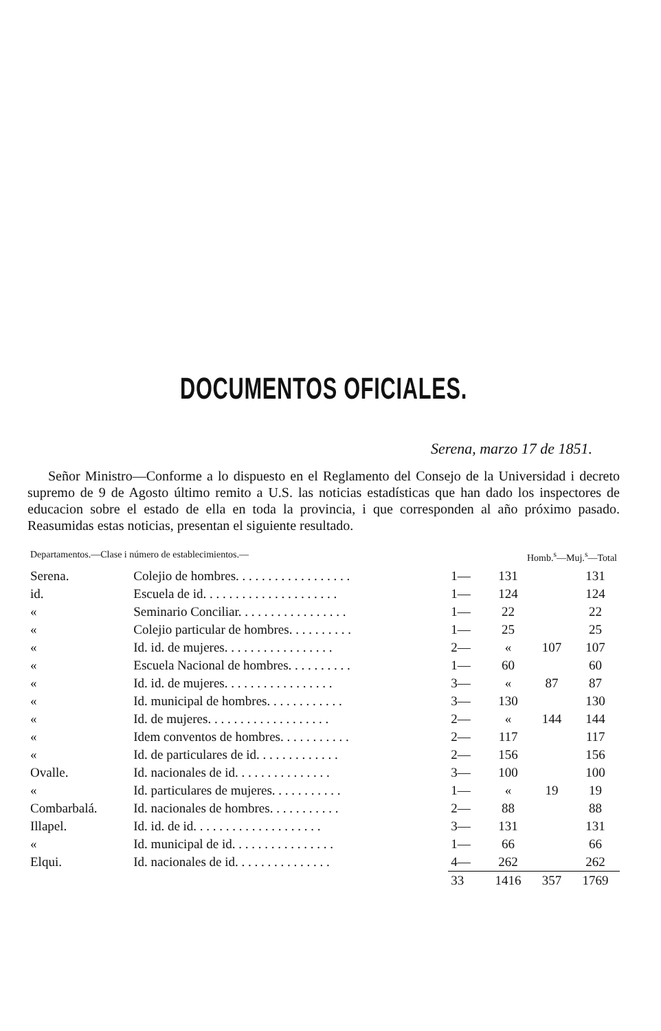DOCUMENTOS OFICIALES.
Serena, marzo 17 de 1851.
Señor Ministro—Conforme a lo dispuesto en el Reglamento del Consejo de la Universidad i decreto supremo de 9 de Agosto último remito a U.S. las noticias estadísticas que han dado los inspectores de educacion sobre el estado de ella en toda la provincia, i que corresponden al año próximo pasado. Reasumidas estas noticias, presentan el siguiente resultado.
| Departamentos.—Clase i número de establecimientos.— | | | Homb.<sup>s</sup>—Muj.<sup>s</sup>—Total | | |
| --- | --- | --- | --- | --- | --- |
| Serena. | Colejio de hombres. . . . . . . . . . . . . . . . . . | 1— | 131 | | 131 |
| id. | Escuela de id. . . . . . . . . . . . . . . . . . . . . | 1— | 124 | | 124 |
| « | Seminario Conciliar. . . . . . . . . . . . . . . . . | 1— | 22 | | 22 |
| « | Colejio particular de hombres. . . . . . . . . . | 1— | 25 | | 25 |
| « | Id. id. de mujeres. . . . . . . . . . . . . . . . . | 2— | « | 107 | 107 |
| « | Escuela Nacional de hombres. . . . . . . . . . | 1— | 60 | | 60 |
| « | Id. id. de mujeres. . . . . . . . . . . . . . . . . | 3— | « | 87 | 87 |
| « | Id. municipal de hombres. . . . . . . . . . . . | 3— | 130 | | 130 |
| « | Id. de mujeres. . . . . . . . . . . . . . . . . . . | 2— | « | 144 | 144 |
| « | Idem conventos de hombres. . . . . . . . . . . | 2— | 117 | | 117 |
| « | Id. de particulares de id. . . . . . . . . . . . . | 2— | 156 | | 156 |
| Ovalle. | Id. nacionales de id. . . . . . . . . . . . . . . | 3— | 100 | | 100 |
| « | Id. particulares de mujeres. . . . . . . . . . . | 1— | « | 19 | 19 |
| Combarbalá. | Id. nacionales de hombres. . . . . . . . . . . | 2— | 88 | | 88 |
| Illapel. | Id. id. de id. . . . . . . . . . . . . . . . . . . . | 3— | 131 | | 131 |
| « | Id. municipal de id. . . . . . . . . . . . . . . . | 1— | 66 | | 66 |
| Elqui. | Id. nacionales de id. . . . . . . . . . . . . . . | 4— | 262 | | 262 |
| | | 33 | 1416 | 357 | 1769 |